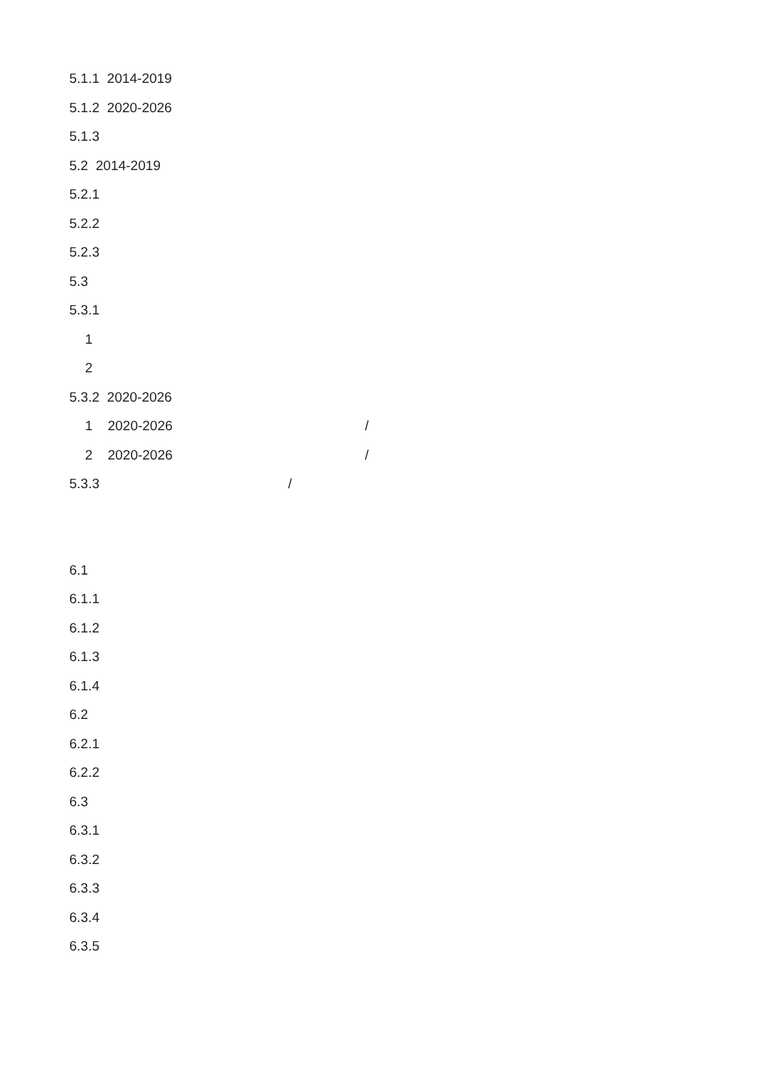5.1.1 2014-2019
5.1.2 2020-2026
5.1.3
5.2 2014-2019
5.2.1
5.2.2
5.2.3
5.3
5.3.1
1
2
5.3.2 2020-2026
1 2020-2026 /
2 2020-2026 /
5.3.3 /
6.1
6.1.1
6.1.2
6.1.3
6.1.4
6.2
6.2.1
6.2.2
6.3
6.3.1
6.3.2
6.3.3
6.3.4
6.3.5